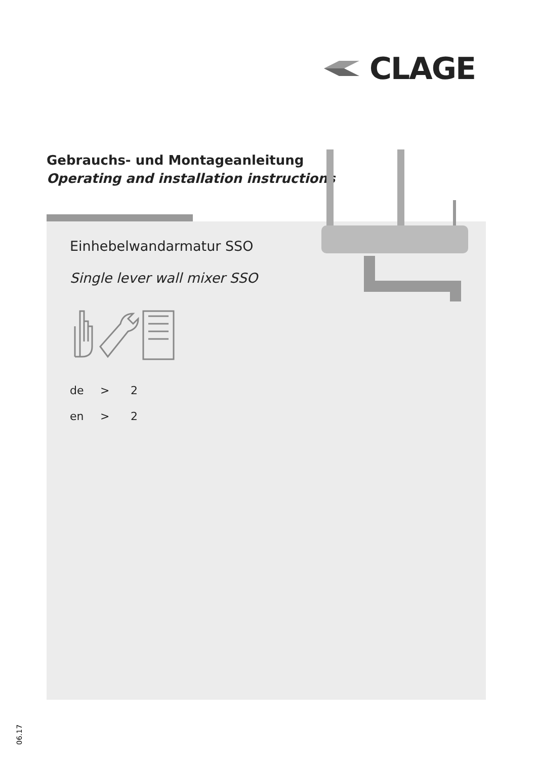CLAGE
Gebrauchs- und Montageanleitung
Operating and installation instructions
Einhebelwandarmatur SSO
Single lever wall mixer SSO
de > 2
en > 2
06.17